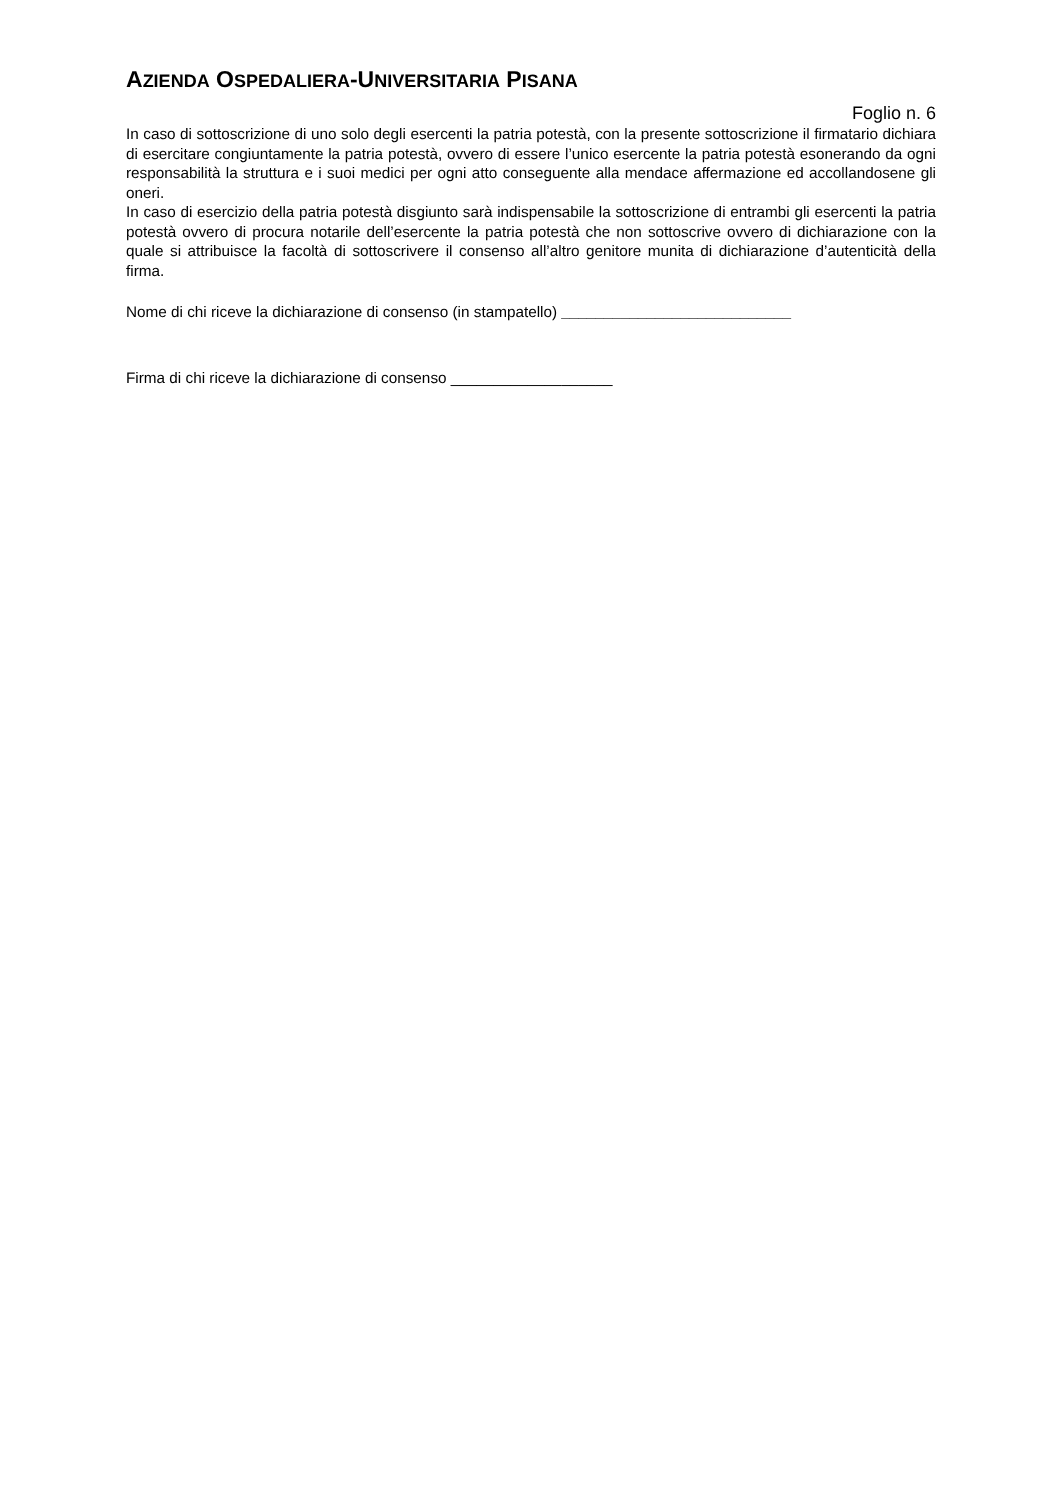AZIENDA OSPEDALIERA-UNIVERSITARIA PISANA
Foglio n. 6
In caso di sottoscrizione di uno solo degli esercenti la patria potestà, con la presente sottoscrizione il firmatario dichiara di esercitare congiuntamente la patria potestà, ovvero di essere l’unico esercente la patria potestà esonerando da ogni responsabilità la struttura e i suoi medici per ogni atto conseguente alla mendace affermazione ed accollandosene gli oneri.
In caso di esercizio della patria potestà disgiunto sarà indispensabile la sottoscrizione di entrambi gli esercenti la patria potestà ovvero di procura notarile dell’esercente la patria potestà che non sottoscrive ovvero di dichiarazione con la quale si attribuisce la facoltà di sottoscrivere il consenso all’altro genitore munita di dichiarazione d’autenticità della firma.
Nome di chi riceve la dichiarazione di consenso (in stampatello) ___________________________
Firma di chi riceve la dichiarazione di consenso ___________________